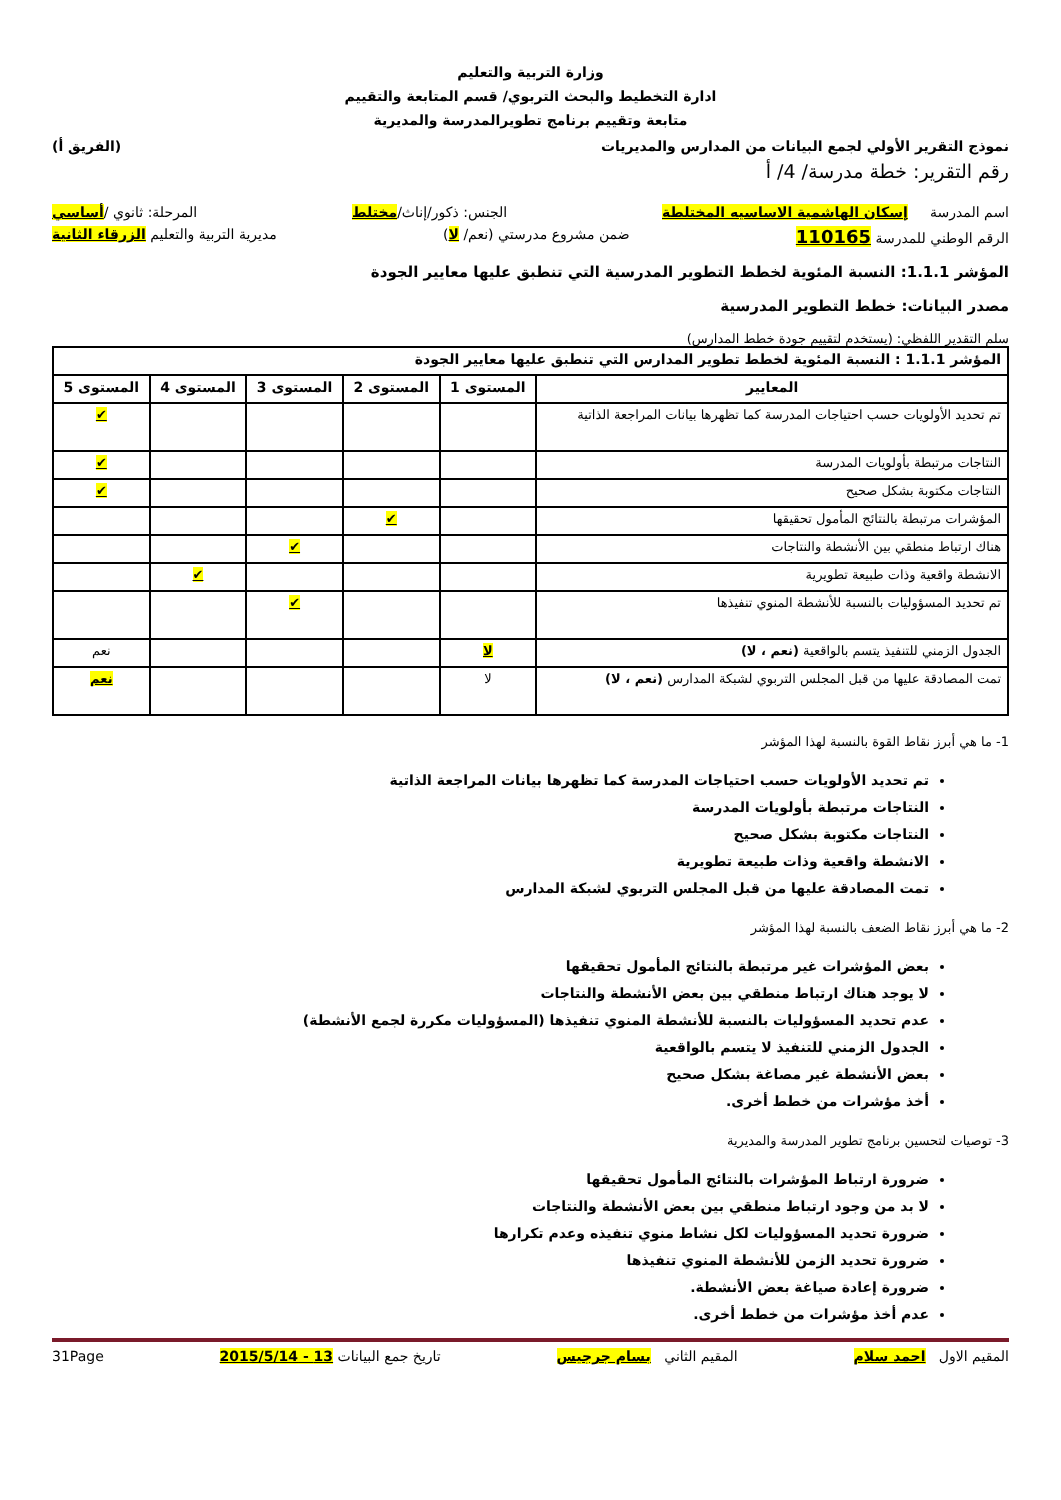وزارة التربية والتعليم
ادارة التخطيط والبحث التربوي/ قسم المتابعة والتقييم
متابعة وتقييم برنامج تطويرالمدرسة والمديرية
نموذج التقرير الأولي لجمع البيانات من المدارس والمديريات (الفريق أ)
رقم التقرير: خطة مدرسة/ 4/ أ
اسم المدرسة إسكان الهاشمية الاساسيه المختلطة الجنس: ذكور/إناث/مختلط المرحلة: ثانوي /أساسي
الرقم الوطني للمدرسة 110165 ضمن مشروع مدرستي (نعم/ لا) مديرية التربية والتعليم الزرقاء الثانية
المؤشر 1.1.1: النسبة المئوية لخطط التطوير المدرسية التي تنطبق عليها معايير الجودة
مصدر البيانات: خطط التطوير المدرسية
سلم التقدير اللفظي: (يستخدم لتقييم جودة خطط المدارس)
| المؤشر 1.1.1 : النسبة المئوية لخطط تطوير المدارس التي تنطبق عليها معايير الجودة | | | | | |
| --- | --- | --- | --- | --- | --- |
| المعايير | المستوى 1 | المستوى 2 | المستوى 3 | المستوى 4 | المستوى 5 |
| تم تحديد الأولويات حسب احتياجات المدرسة كما تظهرها بيانات المراجعة الذاتية | | | | | ✔ |
| النتاجات مرتبطة بأولويات المدرسة | | | | | ✔ |
| النتاجات مكتوبة بشكل صحيح | | | | | ✔ |
| المؤشرات مرتبطة بالنتائج المأمول تحقيقها | | ✔ | | | |
| هناك ارتباط منطقي بين الأنشطة والنتاجات | | | ✔ | | |
| الانشطة واقعية وذات طبيعة تطويرية | | | | ✔ | |
| تم تحديد المسؤوليات بالنسبة للأنشطة المنوي تنفيذها | | | ✔ | | |
| الجدول الزمني للتنفيذ يتسم بالواقعية (نعم ، لا) | لا | | | | نعم |
| تمت المصادقة عليها من قبل المجلس التربوي لشبكة المدارس (نعم ، لا) | لا | | | | نعم |
1- ما هي أبرز نقاط القوة بالنسبة لهذا المؤشر
تم تحديد الأولويات حسب احتياجات المدرسة كما تظهرها بيانات المراجعة الذاتية
النتاجات مرتبطة بأولويات المدرسة
النتاجات مكتوبة بشكل صحيح
الانشطة واقعية وذات طبيعة تطويرية
تمت المصادقة عليها من قبل المجلس التربوي لشبكة المدارس
2- ما هي أبرز نقاط الضعف بالنسبة لهذا المؤشر
بعض المؤشرات غير مرتبطة بالنتائج المأمول تحقيقها
لا يوجد هناك ارتباط منطقي بين بعض الأنشطة والنتاجات
عدم تحديد المسؤوليات بالنسبة للأنشطة المنوي تنفيذها (المسؤوليات مكررة لجمع الأنشطة)
الجدول الزمني للتنفيذ لا يتسم بالواقعية
بعض الأنشطة غير مصاغة بشكل صحيح
أخذ مؤشرات من خطط أخرى.
3- توصيات لتحسين برنامج تطوير المدرسة والمديرية
ضرورة ارتباط المؤشرات بالنتائج المأمول تحقيقها
لا بد من وجود ارتباط منطقي بين بعض الأنشطة والنتاجات
ضرورة تحديد المسؤوليات لكل نشاط منوي تنفيذه وعدم تكرارها
ضرورة تحديد الزمن للأنشطة المنوي تنفيذها
ضرورة إعادة صياغة بعض الأنشطة.
عدم أخذ مؤشرات من خطط أخرى.
المقيم الاول احمد سلام المقيم الثاني بسام جرجيس تاريخ جمع البيانات 13 - 2015/5/14 31Page